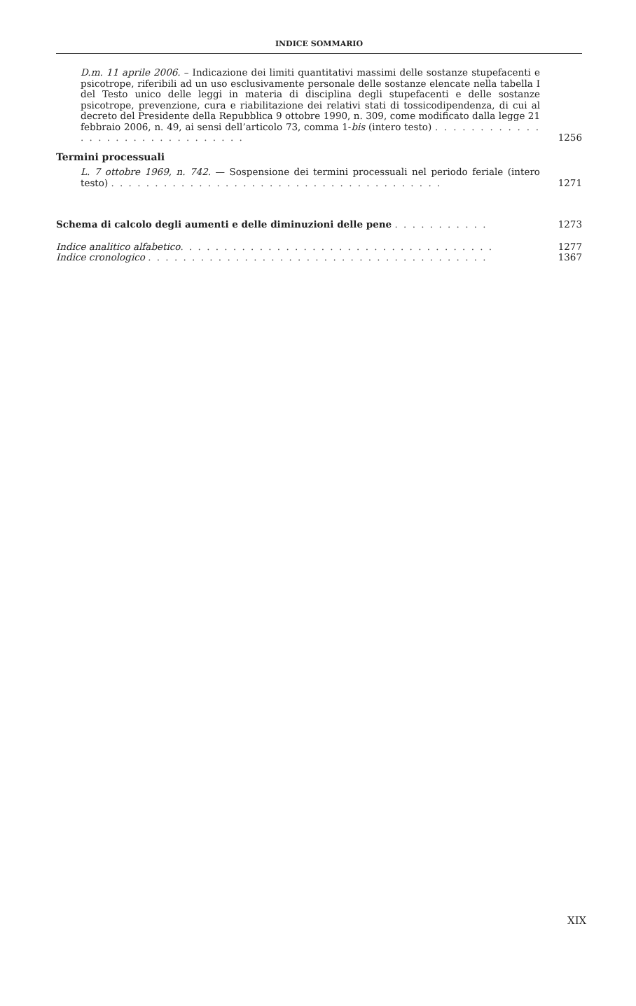INDICE SOMMARIO
D.m. 11 aprile 2006. – Indicazione dei limiti quantitativi massimi delle sostanze stupefacenti e psicotrope, riferibili ad un uso esclusivamente personale delle sostanze elencate nella tabella I del Testo unico delle leggi in materia di disciplina degli stupefacenti e delle sostanze psicotrope, prevenzione, cura e riabilitazione dei relativi stati di tossicodipendenza, di cui al decreto del Presidente della Repubblica 9 ottobre 1990, n. 309, come modificato dalla legge 21 febbraio 2006, n. 49, ai sensi dell’articolo 73, comma 1-bis (intero testo) . . . . . . . . . . . . . . . . . . . . . . . . . . . . . . .
1256
Termini processuali
L. 7 ottobre 1969, n. 742. — Sospensione dei termini processuali nel periodo feriale (intero testo) . . . . . . . . . . . . . . . . . . . . . . . . . . . . . . . . . . . . . .
1271
Schema di calcolo degli aumenti e delle diminuzioni delle pene . . . . . . . . . . .
1273
Indice analitico alfabetico. . . . . . . . . . . . . . . . . . . . . . . . . . . . . . . . . . . .
1277
Indice cronologico . . . . . . . . . . . . . . . . . . . . . . . . . . . . . . . . . . . . . . .
1367
XIX